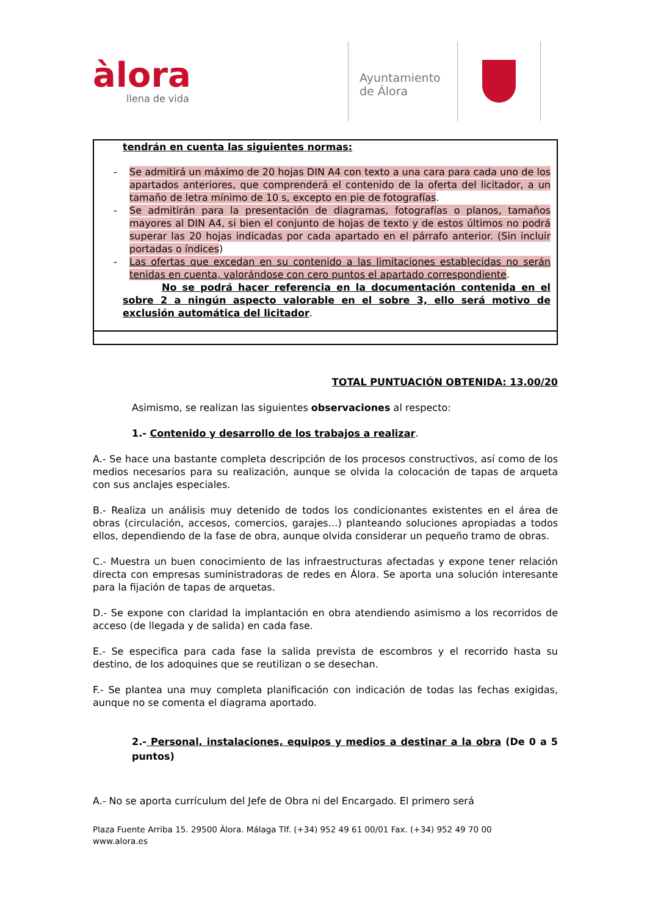àlora
llena de vida
Ayuntamiento
de Álora
| tendrán en cuenta las siguientes normas: - Se admitirá un máximo de 20 hojas DIN A4 con texto a una cara para cada uno de los apartados anteriores, que comprenderá el contenido de la oferta del licitador, a un tamaño de letra mínimo de 10 s, excepto en pie de fotografías . - Se admitirán para la presentación de diagramas, fotografías o planos, tamaños mayores al DIN A4, si bien el conjunto de hojas de texto y de estos últimos no podrá superar las 20 hojas indicadas por cada apartado en el párrafo anterior. (Sin incluir portadas o índices ) - Las ofertas que excedan en su contenido a las limitaciones establecidas no serán tenidas en cuenta, valorándose con cero puntos el apartado correspondiente . No se podrá hacer referencia en la documentación contenida en el sobre 2 a ningún aspecto valorable en el sobre 3, ello será motivo de exclusión automática del licitador . |
TOTAL PUNTUACIÓN OBTENIDA: 13.00/20
Asimismo, se realizan las siguientes observaciones al respecto:
1.- Contenido y desarrollo de los trabajos a realizar.
A.- Se hace una bastante completa descripción de los procesos constructivos, así como de los medios necesarios para su realización, aunque se olvida la colocación de tapas de arqueta con sus anclajes especiales.
B.- Realiza un análisis muy detenido de todos los condicionantes existentes en el área de obras (circulación, accesos, comercios, garajes…) planteando soluciones apropiadas a todos ellos, dependiendo de la fase de obra, aunque olvida considerar un pequeño tramo de obras.
C.- Muestra un buen conocimiento de las infraestructuras afectadas y expone tener relación directa con empresas suministradoras de redes en Álora. Se aporta una solución interesante para la fijación de tapas de arquetas.
D.- Se expone con claridad la implantación en obra atendiendo asimismo a los recorridos de acceso (de llegada y de salida) en cada fase.
E.- Se especifica para cada fase la salida prevista de escombros y el recorrido hasta su destino, de los adoquines que se reutilizan o se desechan.
F.- Se plantea una muy completa planificación con indicación de todas las fechas exigidas, aunque no se comenta el diagrama aportado.
2.- Personal, instalaciones, equipos y medios a destinar a la obra (De 0 a 5 puntos)
A.- No se aporta currículum del Jefe de Obra ni del Encargado. El primero será
Plaza Fuente Arriba 15. 29500 Álora. Málaga Tlf. (+34) 952 49 61 00/01 Fax. (+34) 952 49 70 00
www.alora.es